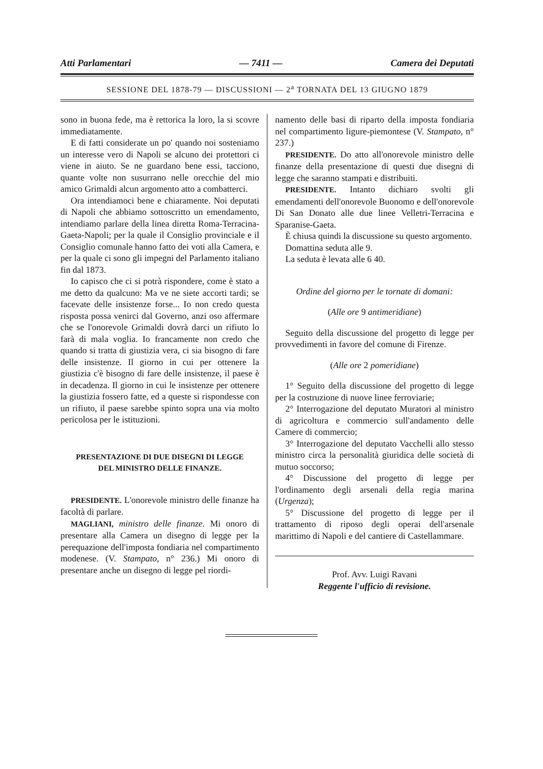Atti Parlamentari — 7411 — Camera dei Deputati
SESSIONE DEL 1878-79 — DISCUSSIONI — 2<sup>a</sup> TORNATA DEL 13 GIUGNO 1879
sono in buona fede, ma è rettorica la loro, la si scovre immediatamente.
E di fatti considerate un po' quando noi sosteniamo un interesse vero di Napoli se alcuno dei protettori ci viene in aiuto. Se ne guardano bene essi, tacciono, quante volte non susurrano nelle orecchie del mio amico Grimaldi alcun argomento atto a combatterci.
Ora intendiamoci bene e chiaramente. Noi deputati di Napoli che abbiamo sottoscritto un emendamento, intendiamo parlare della linea diretta Roma-Terracina-Gaeta-Napoli; per la quale il Consiglio provinciale e il Consiglio comunale hanno fatto dei voti alla Camera, e per la quale ci sono gli impegni del Parlamento italiano fin dal 1873.
Io capisco che ci si potrà rispondere, come è stato a me detto da qualcuno: Ma ve ne siete accorti tardi; se facevate delle insistenze forse... Io non credo questa risposta possa venirci dal Governo, anzi oso affermare che se l'onorevole Grimaldi dovrà darci un rifiuto lo farà di mala voglia. Io francamente non credo che quando si tratta di giustizia vera, ci sia bisogno di fare delle insistenze. Il giorno in cui per ottenere la giustizia c'è bisogno di fare delle insistenze, il paese è in decadenza. Il giorno in cui le insistenze per ottenere la giustizia fossero fatte, ed a queste si rispondesse con un rifiuto, il paese sarebbe spinto sopra una via molto pericolosa per le istituzioni.
PRESENTAZIONE DI DUE DISEGNI DI LEGGE
DEL MINISTRO DELLE FINANZE.
PRESIDENTE. L'onorevole ministro delle finanze ha facoltà di parlare.
MAGLIANI, ministro delle finanze. Mi onoro di presentare alla Camera un disegno di legge per la perequazione dell'imposta fondiaria nel compartimento modenese. (V. Stampato, n° 236.) Mi onoro di presentare anche un disegno di legge pel riordi-
namento delle basi di riparto della imposta fondiaria nel compartimento ligure-piemontese (V. Stampato, n° 237.)
PRESIDENTE. Do atto all'onorevole ministro delle finanze della presentazione di questi due disegni di legge che saranno stampati e distribuiti.
PRESIDENTE. Intanto dichiaro svolti gli emendamenti dell'onorevole Buonomo e dell'onorevole Di San Donato alle due linee Velletri-Terracina e Sparanise-Gaeta.
È chiusa quindi la discussione su questo argomento.
Domattina seduta alle 9.
La seduta è levata alle 6 40.
Ordine del giorno per le tornate di domani:
(Alle ore 9 antimeridiane)
Seguito della discussione del progetto di legge per provvedimenti in favore del comune di Firenze.
(Alle ore 2 pomeridiane)
1° Seguito della discussione del progetto di legge per la costruzione di nuove linee ferroviarie;
2° Interrogazione del deputato Muratori al ministro di agricoltura e commercio sull'andamento delle Camere di commercio;
3° Interrogazione del deputato Vacchelli allo stesso ministro circa la personalità giuridica delle società di mutuo soccorso;
4° Discussione del progetto di legge per l'ordinamento degli arsenali della regia marina (Urgenza);
5° Discussione del progetto di legge per il trattamento di riposo degli operai dell'arsenale marittimo di Napoli e del cantiere di Castellammare.
Prof. Avv. Luigi Ravani
Reggente l'ufficio di revisione.